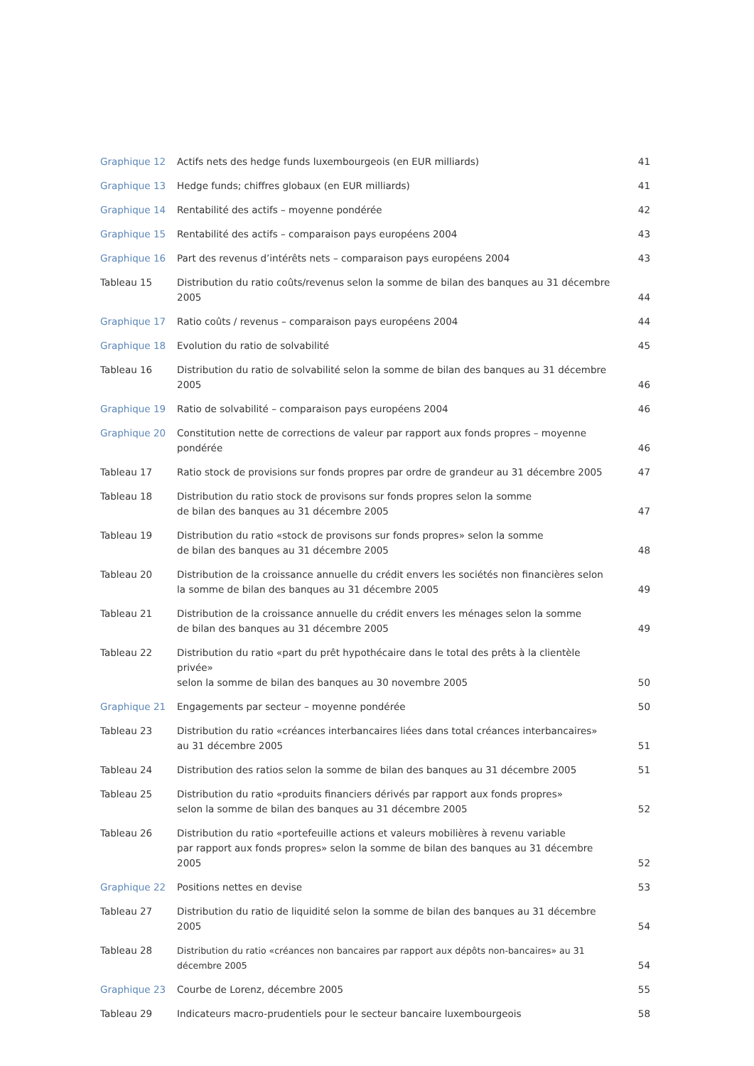| Graphique 12 | Actifs nets des hedge funds luxembourgeois (en EUR milliards) | 41 |
| Graphique 13 | Hedge funds; chiffres globaux (en EUR milliards) | 41 |
| Graphique 14 | Rentabilité des actifs – moyenne pondérée | 42 |
| Graphique 15 | Rentabilité des actifs – comparaison pays européens 2004 | 43 |
| Graphique 16 | Part des revenus d’intérêts nets – comparaison pays européens 2004 | 43 |
| Tableau 15 | Distribution du ratio coûts/revenus selon la somme de bilan des banques au 31 décembre 2005 | 44 |
| Graphique 17 | Ratio coûts / revenus – comparaison pays européens 2004 | 44 |
| Graphique 18 | Evolution du ratio de solvabilité | 45 |
| Tableau 16 | Distribution du ratio de solvabilité selon la somme de bilan des banques au 31 décembre 2005 | 46 |
| Graphique 19 | Ratio de solvabilité – comparaison pays européens 2004 | 46 |
| Graphique 20 | Constitution nette de corrections de valeur par rapport aux fonds propres – moyenne pondérée | 46 |
| Tableau 17 | Ratio stock de provisions sur fonds propres par ordre de grandeur au 31 décembre 2005 | 47 |
| Tableau 18 | Distribution du ratio stock de provisons sur fonds propres selon la somme de bilan des banques au 31 décembre 2005 | 47 |
| Tableau 19 | Distribution du ratio «stock de provisons sur fonds propres» selon la somme de bilan des banques au 31 décembre 2005 | 48 |
| Tableau 20 | Distribution de la croissance annuelle du crédit envers les sociétés non financières selon la somme de bilan des banques au 31 décembre 2005 | 49 |
| Tableau 21 | Distribution de la croissance annuelle du crédit envers les ménages selon la somme de bilan des banques au 31 décembre 2005 | 49 |
| Tableau 22 | Distribution du ratio «part du prêt hypothécaire dans le total des prêts à la clientèle privée» selon la somme de bilan des banques au 30 novembre 2005 | 50 |
| Graphique 21 | Engagements par secteur – moyenne pondérée | 50 |
| Tableau 23 | Distribution du ratio «créances interbancaires liées dans total créances interbancaires» au 31 décembre 2005 | 51 |
| Tableau 24 | Distribution des ratios selon la somme de bilan des banques au 31 décembre 2005 | 51 |
| Tableau 25 | Distribution du ratio «produits financiers dérivés par rapport aux fonds propres» selon la somme de bilan des banques au 31 décembre 2005 | 52 |
| Tableau 26 | Distribution du ratio «portefeuille actions et valeurs mobilières à revenu variable par rapport aux fonds propres» selon la somme de bilan des banques au 31 décembre 2005 | 52 |
| Graphique 22 | Positions nettes en devise | 53 |
| Tableau 27 | Distribution du ratio de liquidité selon la somme de bilan des banques au 31 décembre 2005 | 54 |
| Tableau 28 | Distribution du ratio «créances non bancaires par rapport aux dépôts non-bancaires» au 31 décembre 2005 | 54 |
| Graphique 23 | Courbe de Lorenz, décembre 2005 | 55 |
| Tableau 29 | Indicateurs macro-prudentiels pour le secteur bancaire luxembourgeois | 58 |